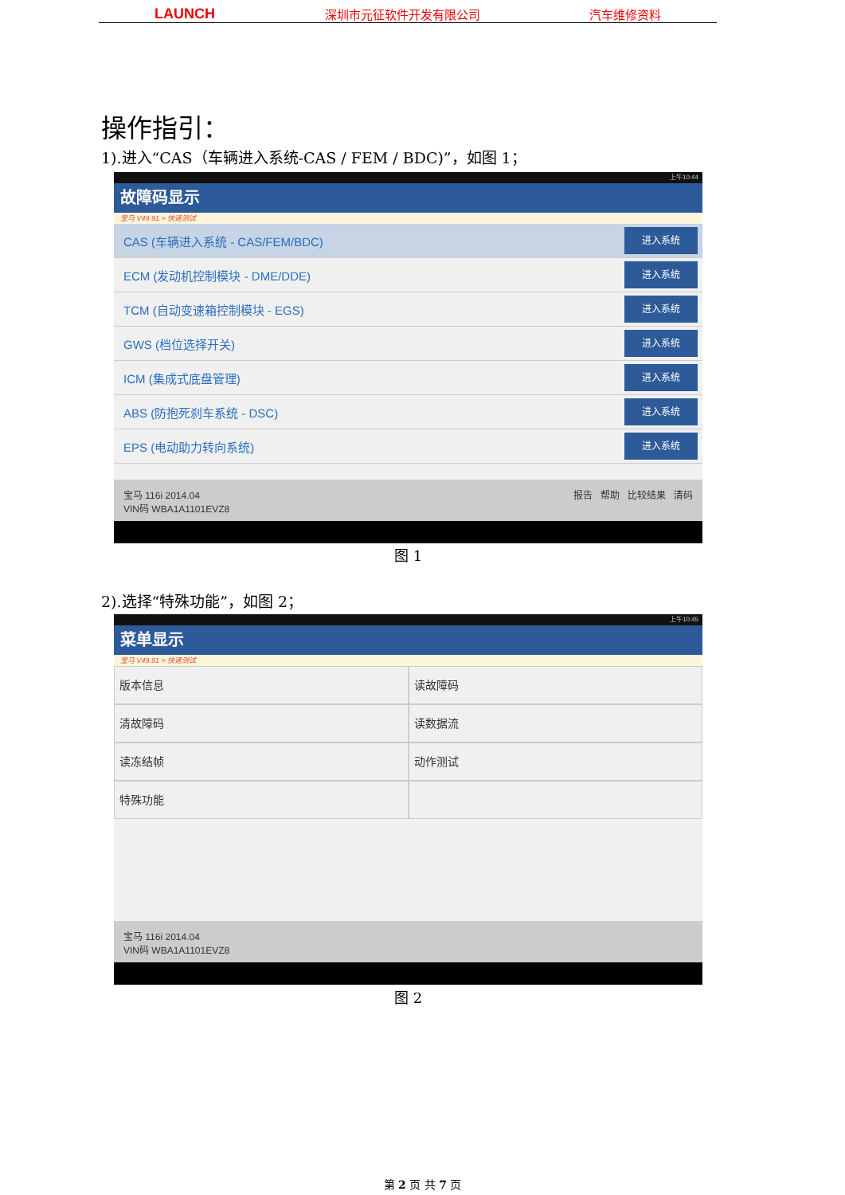LAUNCH 深圳市元征软件开发有限公司 汽车维修资料
操作指引：
1).进入“CAS（车辆进入系统-CAS / FEM / BDC)”，如图 1；
上午10:44
故障码显示
宝马 V49.91 > 快速测试
CAS (车辆进入系统 - CAS/FEM/BDC)
进入系统
ECM (发动机控制模块 - DME/DDE)
进入系统
TCM (自动变速箱控制模块 - EGS)
进入系统
GWS (档位选择开关)
进入系统
ICM (集成式底盘管理)
进入系统
ABS (防抱死刹车系统 - DSC)
进入系统
EPS (电动助力转向系统)
进入系统
宝马 116i 2014.04
VIN码 WBA1A1101EVZ8
报告 帮助 比较结果 清码
图 1
2).选择“特殊功能”，如图 2；
上午10:45
菜单显示
宝马 V49.91 > 快速测试
版本信息
读故障码
清故障码
读数据流
读冻结帧
动作测试
特殊功能
宝马 116i 2014.04
VIN码 WBA1A1101EVZ8
图 2
第 2 页 共 7 页